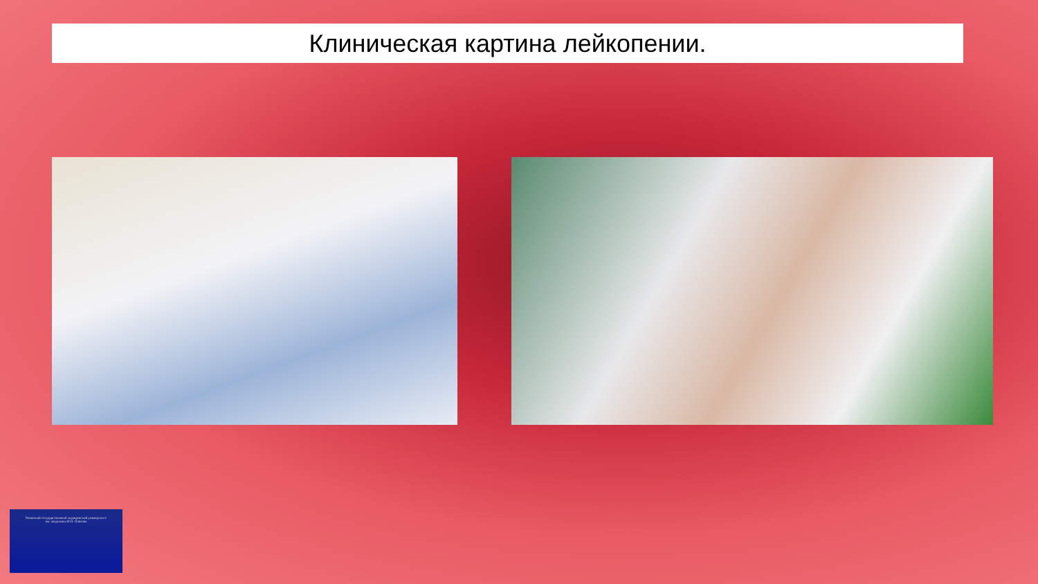Клиническая картина лейкопении.
Рязанский государственный медицинский университет
им. академика И.П. Павлова